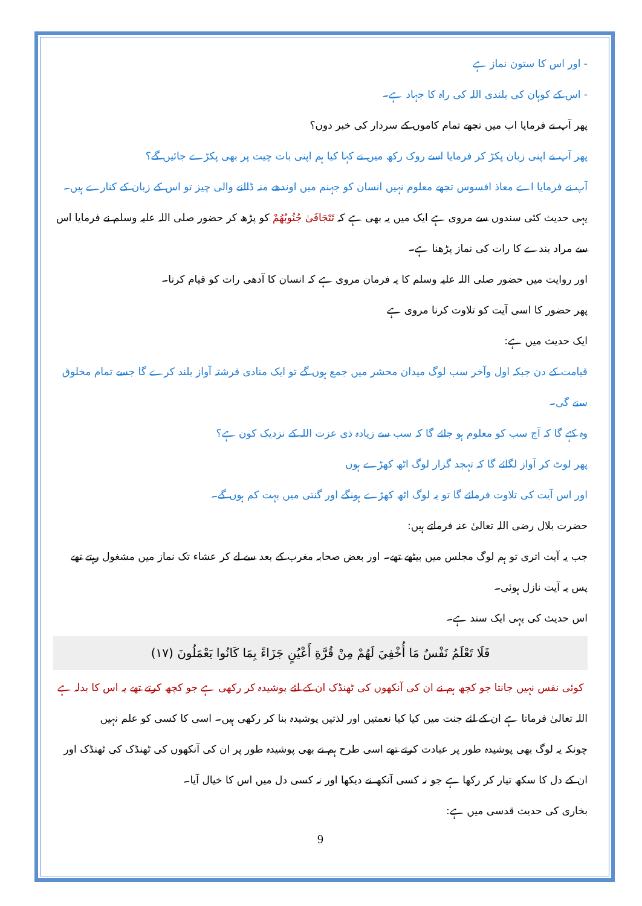- اور اس کا ستون نماز ہے
- اس کے کوہان کی بلندی اللہ کی راہ کا جہاد ہے۔
پھر آپ نے فرمایا اب میں تجھے تمام کاموں کے سردار کی خبر دوں؟
پھر آپ نے اپنی زبان پکڑ کر فرمایا اسے روک رکھ میں نے کہا کیا ہم اپنی بات چیت پر بھی پکڑے جائیں گے؟
آپ نے فرمایا اے معاذ افسوس تجھے معلوم نہیں انسان کو جہنم میں اوندھے منہ ڈالنے والی چیز تو اس کے زبان کے کنارے ہیں۔
یہی حدیث کئی سندوں سے مروی ہے ایک میں یہ بھی ہے کہ تَتَجَافَىٰ جُنُوبُهُمْ کو پڑھ کر حضور صلی اللہ علیہ وسلم نے فرمایا اس سے مراد بندے کا رات کی نماز پڑھنا ہے۔
اور روایت میں حضور صلی اللہ علیہ وسلم کا یہ فرمان مروی ہے کہ انسان کا آدھی رات کو قیام کرنا۔
پھر حضور کا اسی آیت کو تلاوت کرنا مروی ہے
ایک حدیث میں ہے:
قیامت کے دن جبکہ اول وآخر سب لوگ میدان محشر میں جمع ہوں گے تو ایک منادی فرشتہ آواز بلند کرے گا جسے تمام مخلوق سنے گی۔
وہ کہے گا کہ آج سب کو معلوم ہو جائے گا کہ سب سے زیادہ ذی عزت اللہ کے نزدیک کون ہے؟
پھر لوٹ کر آواز لگائے گا کہ تہجد گزار لوگ اٹھ کھڑے ہوں
اور اس آیت کی تلاوت فرمائے گا تو یہ لوگ اٹھ کھڑے ہونگے اور گنتی میں بہت کم ہوں گے۔
حضرت بلال رضی اللہ تعالیٰ عنہ فرماتے ہیں:
جب یہ آیت اتری تو ہم لوگ مجلس میں بیٹھے تھے۔ اور بعض صحابہ مغرب کے بعد سے لے کر عشاء تک نماز میں مشغول رہتے تھے پس یہ آیت نازل ہوئی۔
اس حدیث کی یہی ایک سند ہے۔
فَلَا تَعْلَمُ نَفْسٌ مَا أُخْفِيَ لَهُمْ مِنْ قُرَّةِ أَعْيُنٍ جَزَاءً بِمَا كَانُوا يَعْمَلُونَ (١٧)
کوئی نفس نہیں جانتا جو کچھ ہم نے ان کی آنکھوں کی ٹھنڈک ان کے لئے پوشیدہ کر رکھی ہے جو کچھ کرتے تھے یہ اس کا بدلہ ہے
اللہ تعالیٰ فرماتا ہے ان کے لئے جنت میں کیا کیا نعمتیں اور لذتیں پوشیدہ بنا کر رکھی ہیں۔ اسی کا کسی کو علم نہیں
چونکہ یہ لوگ بھی پوشیدہ طور پر عبادت کرتے تھے اسی طرح ہم نے بھی پوشیدہ طور پر ان کی آنکھوں کی ٹھنڈک کی ٹھنڈک اور ان کے دل کا سکھ تیار کر رکھا ہے جو نہ کسی آنکھ نے دیکھا اور نہ کسی دل میں اس کا خیال آیا۔
بخاری کی حدیث قدسی میں ہے:
9